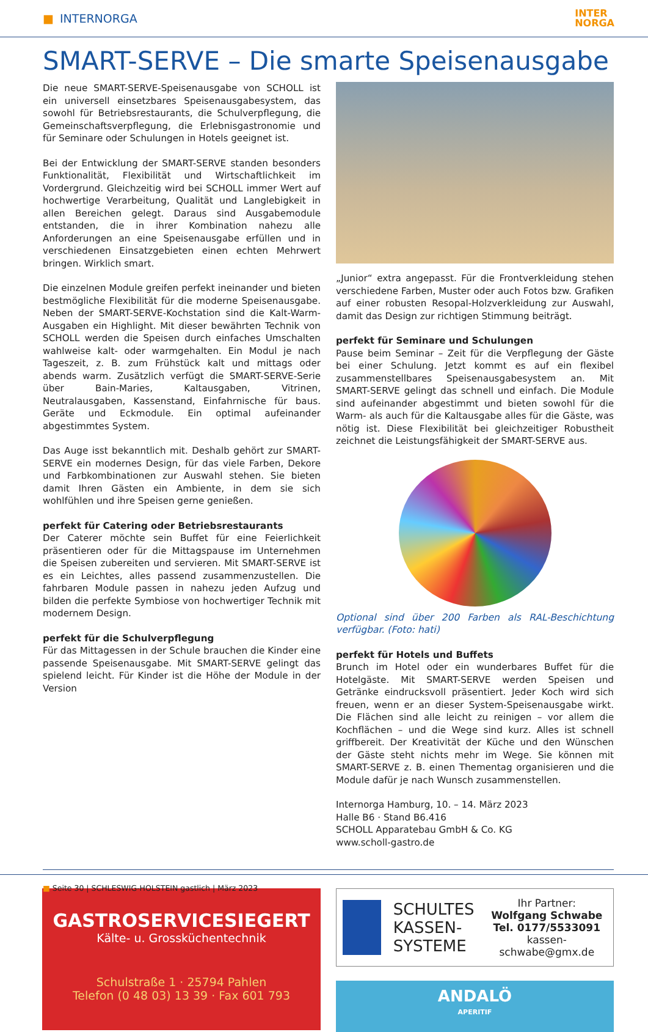■ INTERNORGA INTER
NORGA
SMART-SERVE – Die smarte Speisenausgabe
Die neue SMART-SERVE-Speisenausgabe von SCHOLL ist ein universell einsetzbares Speisenausgabesystem, das sowohl für Betriebsrestaurants, die Schulverpflegung, die Gemeinschaftsverpflegung, die Erlebnisgastronomie und für Seminare oder Schulungen in Hotels geeignet ist.
Bei der Entwicklung der SMART-SERVE standen besonders Funktionalität, Flexibilität und Wirtschaftlichkeit im Vordergrund. Gleichzeitig wird bei SCHOLL immer Wert auf hochwertige Verarbeitung, Qualität und Langlebigkeit in allen Bereichen gelegt. Daraus sind Ausgabemodule entstanden, die in ihrer Kombination nahezu alle Anforderungen an eine Speisenausgabe erfüllen und in verschiedenen Einsatzgebieten einen echten Mehrwert bringen. Wirklich smart.
Die einzelnen Module greifen perfekt ineinander und bieten bestmögliche Flexibilität für die moderne Speisenausgabe. Neben der SMART-SERVE-Kochstation sind die Kalt-Warm-Ausgaben ein Highlight. Mit dieser bewährten Technik von SCHOLL werden die Speisen durch einfaches Umschalten wahlweise kalt- oder warmgehalten. Ein Modul je nach Tageszeit, z. B. zum Frühstück kalt und mittags oder abends warm. Zusätzlich verfügt die SMART-SERVE-Serie über Bain-Maries, Kaltausgaben, Vitrinen, Neutralausgaben, Kassenstand, Einfahrnische für baus. Geräte und Eckmodule. Ein optimal aufeinander abgestimmtes System.
Das Auge isst bekanntlich mit. Deshalb gehört zur SMART-SERVE ein modernes Design, für das viele Farben, Dekore und Farbkombinationen zur Auswahl stehen. Sie bieten damit Ihren Gästen ein Ambiente, in dem sie sich wohlfühlen und ihre Speisen gerne genießen.
perfekt für Catering oder Betriebsrestaurants
Der Caterer möchte sein Buffet für eine Feierlichkeit präsentieren oder für die Mittagspause im Unternehmen die Speisen zubereiten und servieren. Mit SMART-SERVE ist es ein Leichtes, alles passend zusammenzustellen. Die fahrbaren Module passen in nahezu jeden Aufzug und bilden die perfekte Symbiose von hochwertiger Technik mit modernem Design.
perfekt für die Schulverpflegung
Für das Mittagessen in der Schule brauchen die Kinder eine passende Speisenausgabe. Mit SMART-SERVE gelingt das spielend leicht. Für Kinder ist die Höhe der Module in der Version
„Junior“ extra angepasst. Für die Frontverkleidung stehen verschiedene Farben, Muster oder auch Fotos bzw. Grafiken auf einer robusten Resopal-Holzverkleidung zur Auswahl, damit das Design zur richtigen Stimmung beiträgt.
perfekt für Seminare und Schulungen
Pause beim Seminar – Zeit für die Verpflegung der Gäste bei einer Schulung. Jetzt kommt es auf ein flexibel zusammenstellbares Speisenausgabesystem an. Mit SMART-SERVE gelingt das schnell und einfach. Die Module sind aufeinander abgestimmt und bieten sowohl für die Warm- als auch für die Kaltausgabe alles für die Gäste, was nötig ist. Diese Flexibilität bei gleichzeitiger Robustheit zeichnet die Leistungsfähigkeit der SMART-SERVE aus.
Optional sind über 200 Farben als RAL-Beschichtung verfügbar. (Foto: hati)
perfekt für Hotels und Buffets
Brunch im Hotel oder ein wunderbares Buffet für die Hotelgäste. Mit SMART-SERVE werden Speisen und Getränke eindrucksvoll präsentiert. Jeder Koch wird sich freuen, wenn er an dieser System-Speisenausgabe wirkt. Die Flächen sind alle leicht zu reinigen – vor allem die Kochflächen – und die Wege sind kurz. Alles ist schnell griffbereit. Der Kreativität der Küche und den Wünschen der Gäste steht nichts mehr im Wege. Sie können mit SMART-SERVE z. B. einen Thementag organisieren und die Module dafür je nach Wunsch zusammenstellen.
Internorga Hamburg, 10. – 14. März 2023
Halle B6 · Stand B6.416
SCHOLL Apparatebau GmbH & Co. KG
www.scholl-gastro.de
GASTROSERVICESIEGERT
Kälte- u. Grossküchentechnik
Schulstraße 1 · 25794 Pahlen
Telefon (0 48 03) 13 39 · Fax 601 793
SCHULTES
KASSEN-
SYSTEME
Ihr Partner:
Wolfgang Schwabe
Tel. 0177/5533091
kassen-schwabe@gmx.de
ANDALÖ
APERITIF
■ Seite 30 | SCHLESWIG-HOLSTEIN gastlich | März 2023